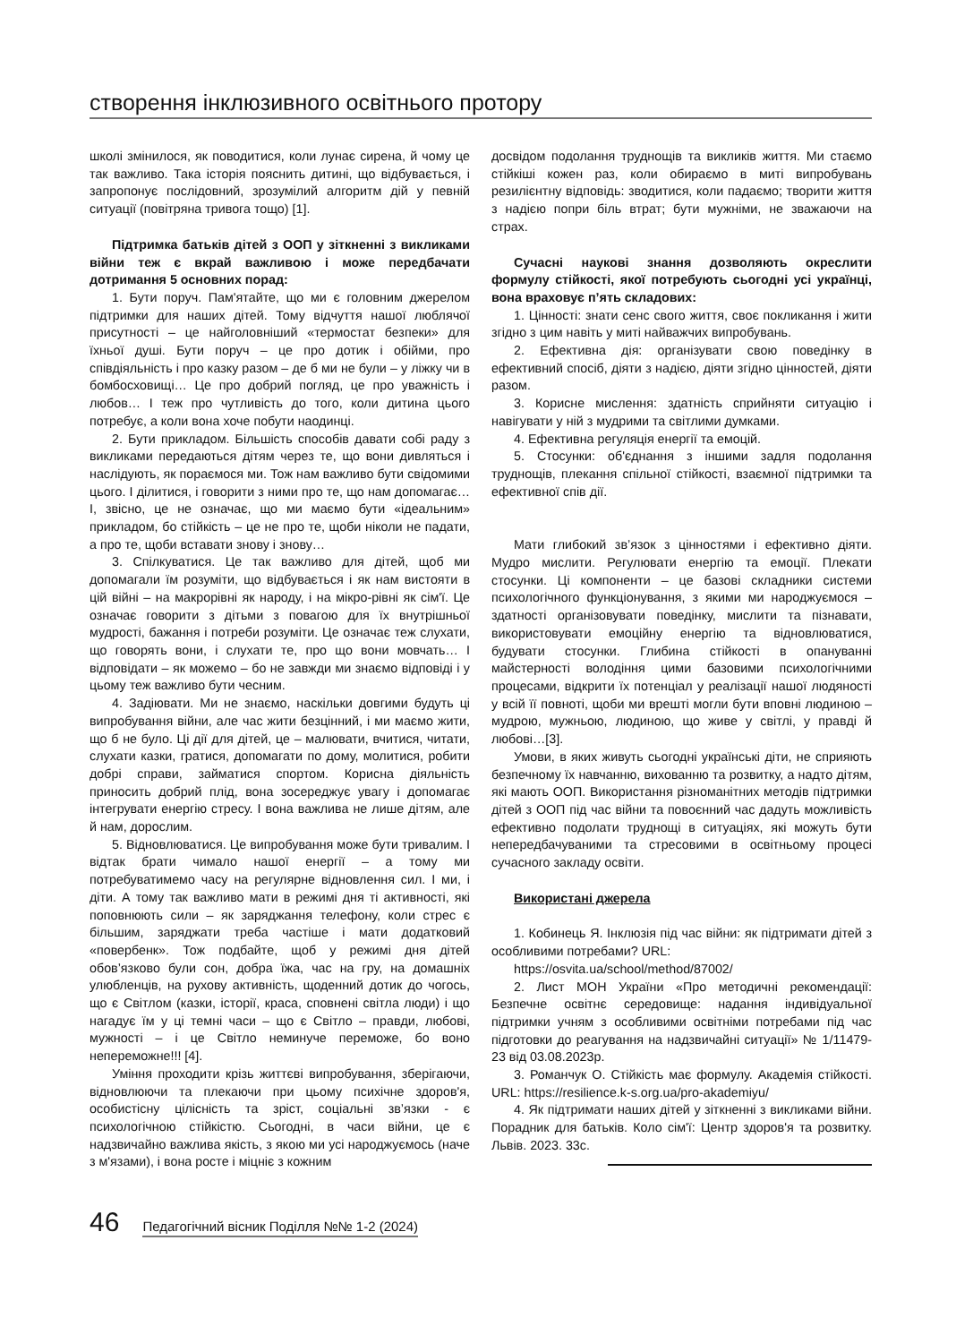створення інклюзивного освітнього протору
школі змінилося, як поводитися, коли лунає сирена, й чому це так важливо. Така історія пояснить дитині, що відбувається, і запропонує послідовний, зрозумілий алгоритм дій у певній ситуації (повітряна тривога тощо) [1].
Підтримка батьків дітей з ООП у зіткненні з викликами війни теж є вкрай важливою і може передбачати дотримання 5 основних порад:
1. Бути поруч. Пам'ятайте, що ми є головним джерелом підтримки для наших дітей. Тому відчуття нашої люблячої присутності – це найголовніший «термостат безпеки» для їхньої душі. Бути поруч – це про дотик і обійми, про співдіяльність і про казку разом – де б ми не були – у ліжку чи в бомбосховищі… Це про добрий погляд, це про уважність і любов… І теж про чутливість до того, коли дитина цього потребує, а коли вона хоче побути наодинці.
2. Бути прикладом. Більшість способів давати собі раду з викликами передаються дітям через те, що вони дивляться і наслідують, як пораємося ми. Тож нам важливо бути свідомими цього. І ділитися, і говорити з ними про те, що нам допомагає… І, звісно, це не означає, що ми маємо бути «ідеальним» прикладом, бо стійкість – це не про те, щоби ніколи не падати, а про те, щоби вставати знову і знову…
3. Спілкуватися. Це так важливо для дітей, щоб ми допомагали їм розуміти, що відбувається і як нам вистояти в цій війні – на макрорівні як народу, і на мікро-рівні як сім'ї. Це означає говорити з дітьми з повагою для їх внутрішньої мудрості, бажання і потреби розуміти. Це означає теж слухати, що говорять вони, і слухати те, про що вони мовчать… І відповідати – як можемо – бо не завжди ми знаємо відповіді і у цьому теж важливо бути чесним.
4. Задіювати. Ми не знаємо, наскільки довгими будуть ці випробування війни, але час жити безцінний, і ми маємо жити, що б не було. Ці дії для дітей, це – малювати, вчитися, читати, слухати казки, гратися, допомагати по дому, молитися, робити добрі справи, займатися спортом. Корисна діяльність приносить добрий плід, вона зосереджує увагу і допомагає інтегрувати енергію стресу. І вона важлива не лише дітям, але й нам, дорослим.
5. Відновлюватися. Це випробування може бути тривалим. І відтак брати чимало нашої енергії – а тому ми потребуватимемо часу на регулярне відновлення сил. І ми, і діти. А тому так важливо мати в режимі дня ті активності, які поповнюють сили – як заряджання телефону, коли стрес є більшим, заряджати треба частіше і мати додатковий «повербенк». Тож подбайте, щоб у режимі дня дітей обов’язково були сон, добра їжа, час на гру, на домашніх улюбленців, на рухову активність, щоденний дотик до чогось, що є Світлом (казки, історії, краса, сповнені світла люди) і що нагадує їм у ці темні часи – що є Світло – правди, любові, мужності – і це Світло неминуче переможе, бо воно непереможне!!! [4].
Уміння проходити крізь життєві випробування, зберігаючи, відновлюючи та плекаючи при цьому психічне здоров'я, особистісну цілісність та зріст, соціальні зв’язки - є психологічною стійкістю. Сьогодні, в часи війни, це є надзвичайно важлива якість, з якою ми усі народжуємось (наче з м'язами), і вона росте і міцніє з кожним
досвідом подолання труднощів та викликів життя. Ми стаємо стійкіші кожен раз, коли обираємо в миті випробувань резилієнтну відповідь: зводитися, коли падаємо; творити життя з надією попри біль втрат; бути мужніми, не зважаючи на страх.
Сучасні наукові знання дозволяють окреслити формулу стійкості, якої потребують сьогодні усі українці, вона враховує п’ять складових:
1. Цінності: знати сенс свого життя, своє покликання і жити згідно з цим навіть у миті найважчих випробувань.
2. Ефективна дія: організувати свою поведінку в ефективний спосіб, діяти з надією, діяти згідно цінностей, діяти разом.
3. Корисне мислення: здатність сприйняти ситуацію і навігувати у ній з мудрими та світлими думками.
4. Ефективна регуляція енергії та емоцій.
5. Стосунки: об'єднання з іншими задля подолання труднощів, плекання спільної стійкості, взаємної підтримки та ефективної спів дії.
Мати глибокий зв’язок з цінностями і ефективно діяти. Мудро мислити. Регулювати енергію та емоції. Плекати стосунки. Ці компоненти – це базові складники системи психологічного функціонування, з якими ми народжуємося – здатності організовувати поведінку, мислити та пізнавати, використовувати емоційну енергію та відновлюватися, будувати стосунки. Глибина стійкості в опануванні майстерності володіння цими базовими психологічними процесами, відкрити їх потенціал у реалізації нашої людяності у всій її повноті, щоби ми врешті могли бути вповні людиною – мудрою, мужньою, людиною, що живе у світлі, у правді й любові…[3].
Умови, в яких живуть сьогодні українські діти, не сприяють безпечному їх навчанню, вихованню та розвитку, а надто дітям, які мають ООП. Використання різноманітних методів підтримки дітей з ООП під час війни та повоєнний час дадуть можливість ефективно подолати труднощі в ситуаціях, які можуть бути непередбачуваними та стресовими в освітньому процесі сучасного закладу освіти.
Використані джерела
1. Кобинець Я. Інклюзія під час війни: як підтримати дітей з особливими потребами? URL:
https://osvita.ua/school/method/87002/
2. Лист МОН України «Про методичні рекомендації: Безпечне освітнє середовище: надання індивідуальної підтримки учням з особливими освітніми потребами під час підготовки до реагування на надзвичайні ситуації» № 1/11479-23 від 03.08.2023р.
3. Романчук О. Стійкість має формулу. Академія стійкості. URL: https://resilience.k-s.org.ua/pro-akademiyu/
4. Як підтримати наших дітей у зіткненні з викликами війни. Порадник для батьків. Коло сім'ї: Центр здоров'я та розвитку. Львів. 2023. 33с.
46 Педагогічний вісник Поділля №№ 1-2 (2024)